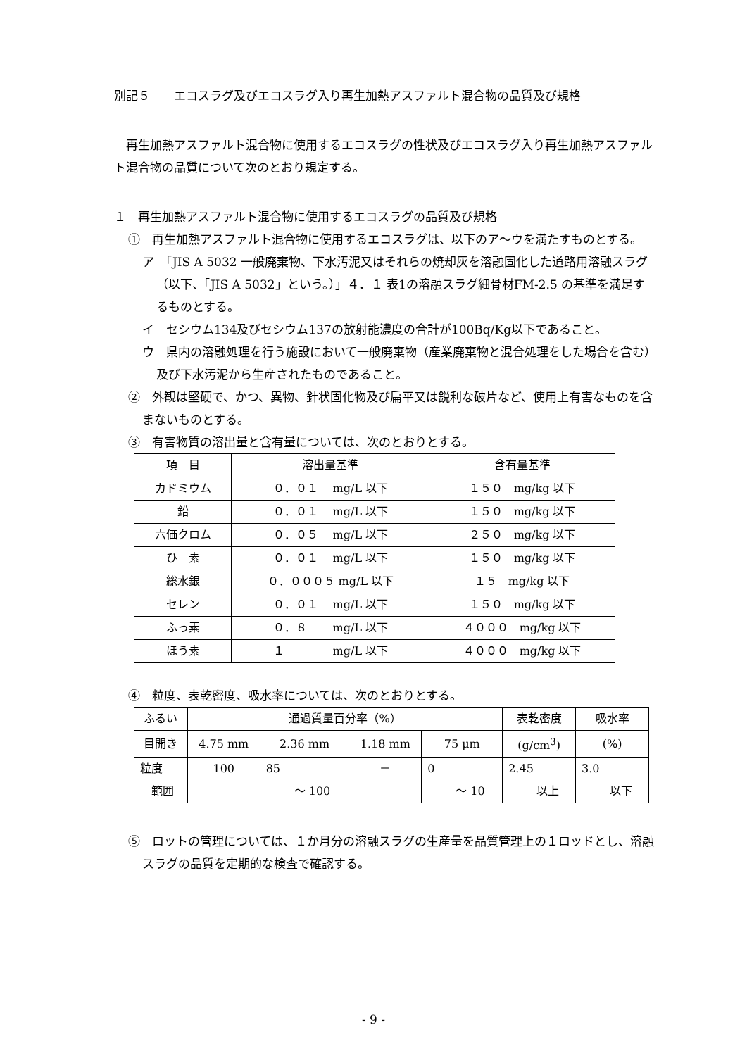別記５　　エコスラグ及びエコスラグ入り再生加熱アスファルト混合物の品質及び規格
　再生加熱アスファルト混合物に使用するエコスラグの性状及びエコスラグ入り再生加熱アスファルト混合物の品質について次のとおり規定する。
１　再生加熱アスファルト混合物に使用するエコスラグの品質及び規格
①　再生加熱アスファルト混合物に使用するエコスラグは、以下のア～ウを満たすものとする。
ア　「JIS A 5032 一般廃棄物、下水汚泥又はそれらの焼却灰を溶融固化した道路用溶融スラグ（以下、「JIS A 5032」という。）」４．１ 表1の溶融スラグ細骨材FM-2.5 の基準を満足するものとする。
イ　セシウム134及びセシウム137の放射能濃度の合計が100Bq/Kg以下であること。
ウ　県内の溶融処理を行う施設において一般廃棄物（産業廃棄物と混合処理をした場合を含む）及び下水汚泥から生産されたものであること。
②　外観は堅硬で、かつ、異物、針状固化物及び扁平又は鋭利な破片など、使用上有害なものを含まないものとする。
③　有害物質の溶出量と含有量については、次のとおりとする。
| 項 目 | 溶出量基準 | 含有量基準 |
| --- | --- | --- |
| カドミウム | ０．０１ mg/L 以下 | １５０ mg/kg 以下 |
| 鉛 | ０．０１ mg/L 以下 | １５０ mg/kg 以下 |
| 六価クロム | ０．０５ mg/L 以下 | ２５０ mg/kg 以下 |
| ひ 素 | ０．０１ mg/L 以下 | １５０ mg/kg 以下 |
| 総水銀 | ０．０００５ mg/L 以下 | １５ mg/kg 以下 |
| セレン | ０．０１ mg/L 以下 | １５０ mg/kg 以下 |
| ふっ素 | ０．８ mg/L 以下 | ４０００ mg/kg 以下 |
| ほう素 | １ mg/L 以下 | ４０００ mg/kg 以下 |
④　粒度、表乾密度、吸水率については、次のとおりとする。
| ふるい | 通過質量百分率（%） | | | | 表乾密度 | 吸水率 |
| --- | --- | --- | --- | --- | --- | --- |
| 目開き | 4.75 mm | 2.36 mm | 1.18 mm | 75 μm | (g/cm<sup>3</sup>) | (%) |
| 粒度 範囲 | 100 | 85 ～ 100 | － | 0 ～ 10 | 2.45 以上 | 3.0 以下 |
⑤　ロットの管理については、１か月分の溶融スラグの生産量を品質管理上の１ロッドとし、溶融スラグの品質を定期的な検査で確認する。
- 9 -